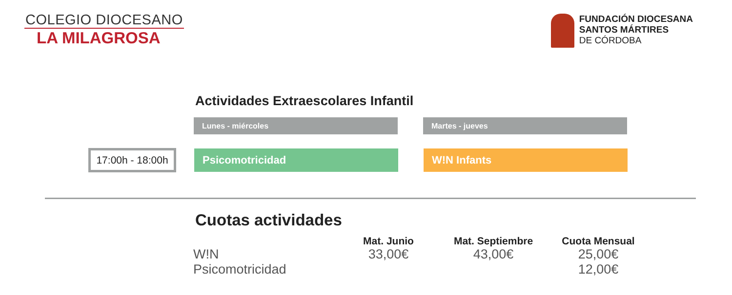COLEGIO DIOCESANO
LA MILAGROSA
FUNDACIÓN DIOCESANA
SANTOS MÁRTIRES
DE CÓRDOBA
Actividades Extraescolares Infantil
Lunes - miércoles Martes - jueves
17:00h - 18:00h
Psicomotricidad W!N Infants
Cuotas actividades
| | Mat. Junio | Mat. Septiembre | Cuota Mensual |
| --- | --- | --- | --- |
| W!N | 33,00€ | 43,00€ | 25,00€ |
| Psicomotricidad | | | 12,00€ |